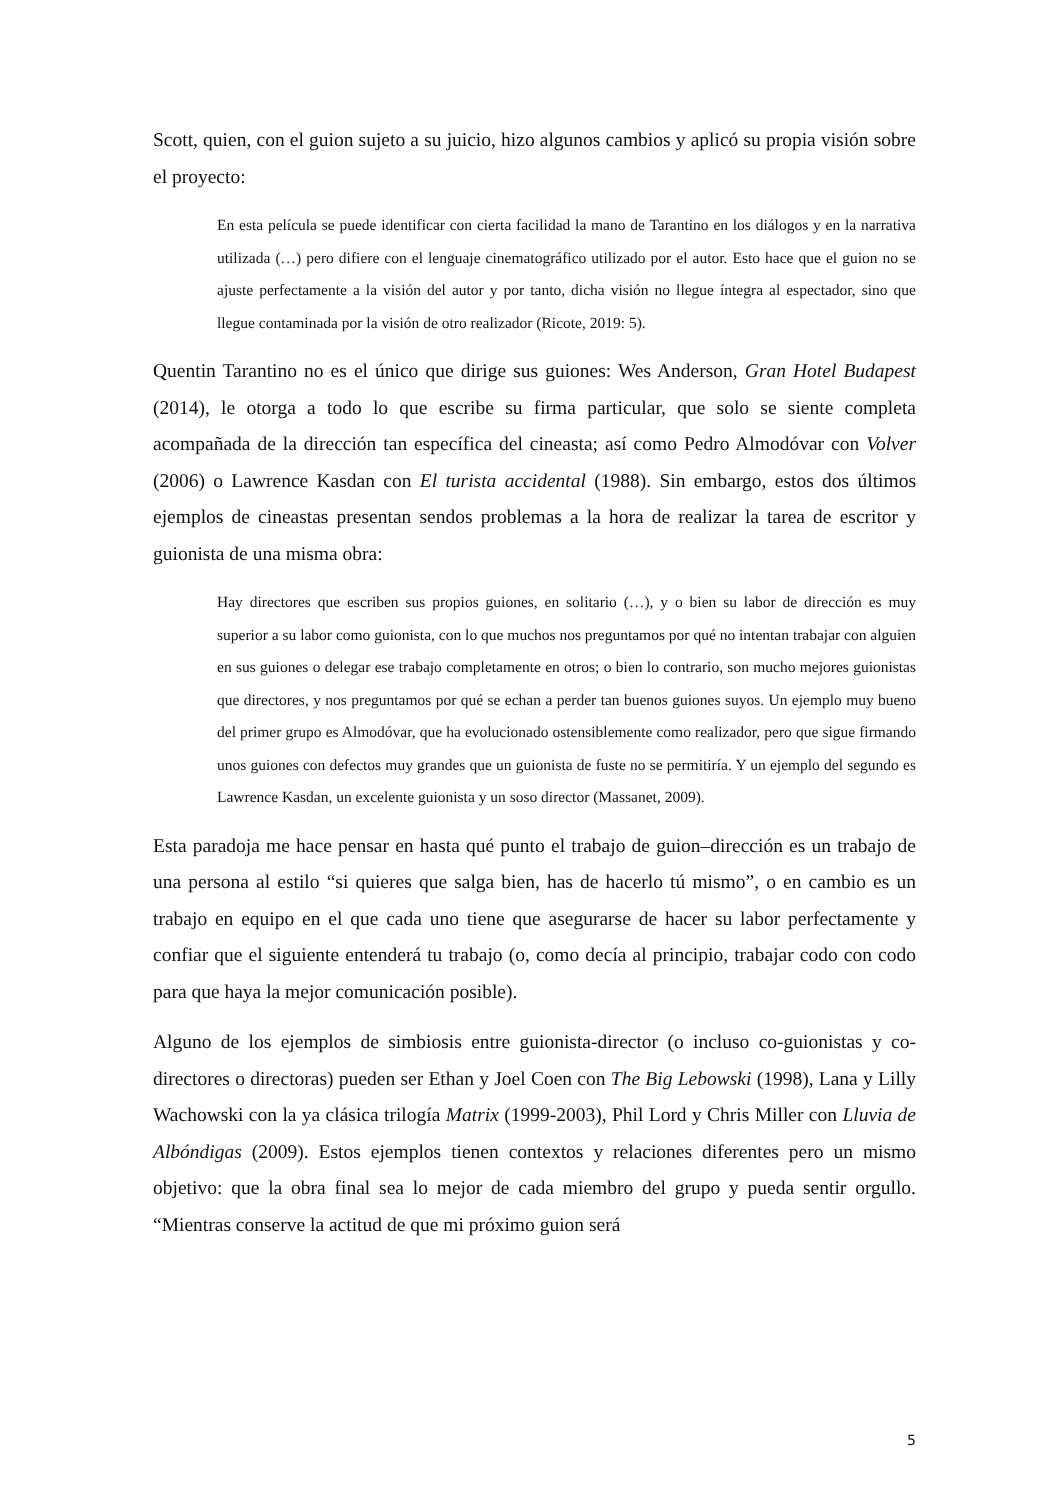Scott, quien, con el guion sujeto a su juicio, hizo algunos cambios y aplicó su propia visión sobre el proyecto:
En esta película se puede identificar con cierta facilidad la mano de Tarantino en los diálogos y en la narrativa utilizada (…) pero difiere con el lenguaje cinematográfico utilizado por el autor. Esto hace que el guion no se ajuste perfectamente a la visión del autor y por tanto, dicha visión no llegue íntegra al espectador, sino que llegue contaminada por la visión de otro realizador (Ricote, 2019: 5).
Quentin Tarantino no es el único que dirige sus guiones: Wes Anderson, Gran Hotel Budapest (2014), le otorga a todo lo que escribe su firma particular, que solo se siente completa acompañada de la dirección tan específica del cineasta; así como Pedro Almodóvar con Volver (2006) o Lawrence Kasdan con El turista accidental (1988). Sin embargo, estos dos últimos ejemplos de cineastas presentan sendos problemas a la hora de realizar la tarea de escritor y guionista de una misma obra:
Hay directores que escriben sus propios guiones, en solitario (…), y o bien su labor de dirección es muy superior a su labor como guionista, con lo que muchos nos preguntamos por qué no intentan trabajar con alguien en sus guiones o delegar ese trabajo completamente en otros; o bien lo contrario, son mucho mejores guionistas que directores, y nos preguntamos por qué se echan a perder tan buenos guiones suyos. Un ejemplo muy bueno del primer grupo es Almodóvar, que ha evolucionado ostensiblemente como realizador, pero que sigue firmando unos guiones con defectos muy grandes que un guionista de fuste no se permitiría. Y un ejemplo del segundo es Lawrence Kasdan, un excelente guionista y un soso director (Massanet, 2009).
Esta paradoja me hace pensar en hasta qué punto el trabajo de guion–dirección es un trabajo de una persona al estilo “si quieres que salga bien, has de hacerlo tú mismo”, o en cambio es un trabajo en equipo en el que cada uno tiene que asegurarse de hacer su labor perfectamente y confiar que el siguiente entenderá tu trabajo (o, como decía al principio, trabajar codo con codo para que haya la mejor comunicación posible).
Alguno de los ejemplos de simbiosis entre guionista-director (o incluso co-guionistas y co-directores o directoras) pueden ser Ethan y Joel Coen con The Big Lebowski (1998), Lana y Lilly Wachowski con la ya clásica trilogía Matrix (1999-2003), Phil Lord y Chris Miller con Lluvia de Albóndigas (2009). Estos ejemplos tienen contextos y relaciones diferentes pero un mismo objetivo: que la obra final sea lo mejor de cada miembro del grupo y pueda sentir orgullo. “Mientras conserve la actitud de que mi próximo guion será
5